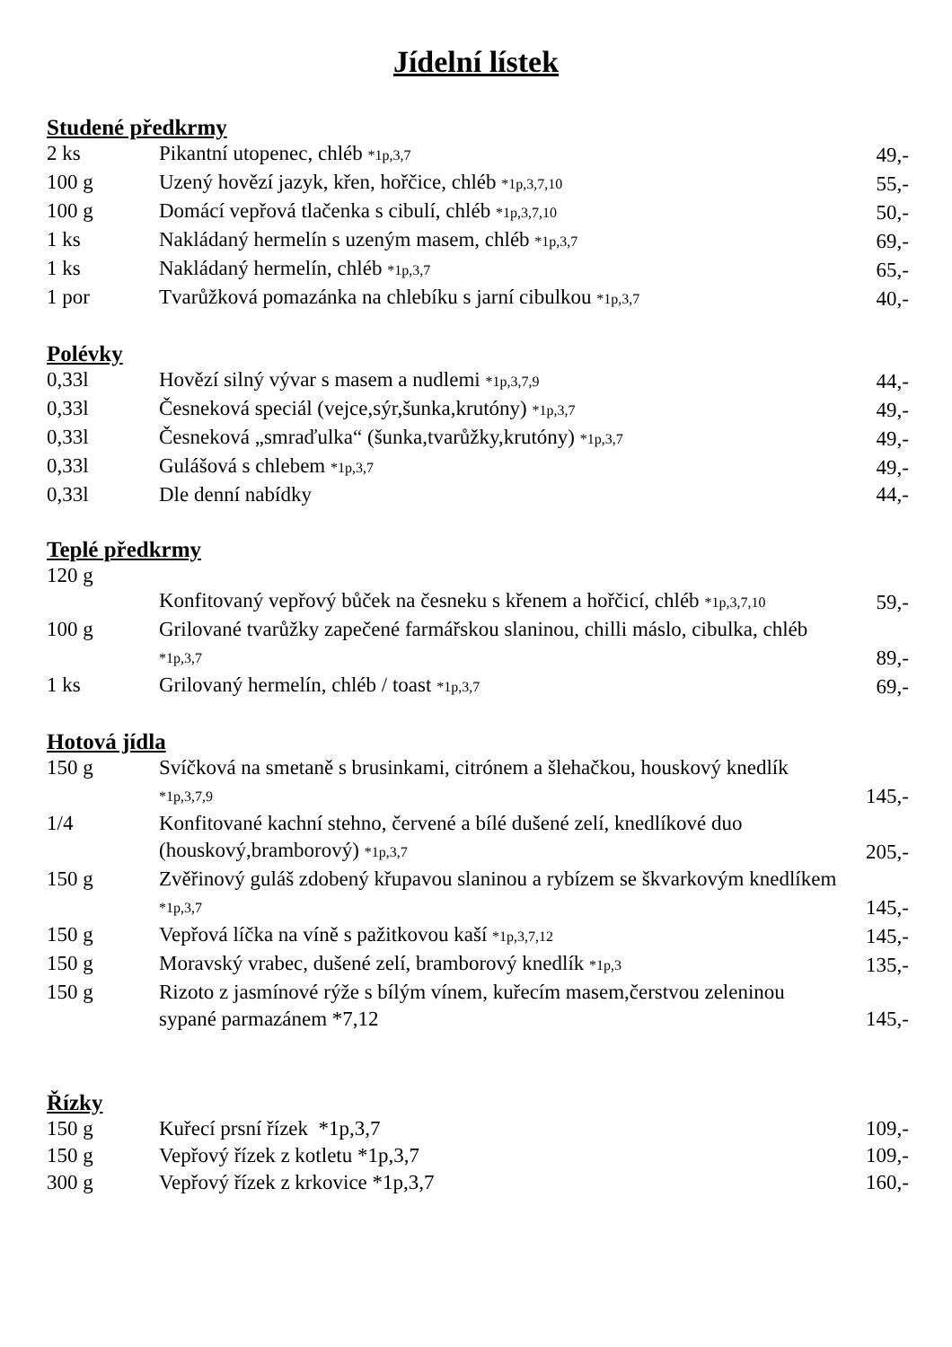Jídelní lístek
Studené předkrmy
| 2 ks | Pikantní utopenec, chléb *1p,3,7 | 49,- |
| 100 g | Uzený hovězí jazyk, křen, hořčice, chléb *1p,3,7,10 | 55,- |
| 100 g | Domácí vepřová tlačenka s cibulí, chléb *1p,3,7,10 | 50,- |
| 1 ks | Nakládaný hermelín s uzeným masem, chléb *1p,3,7 | 69,- |
| 1 ks | Nakládaný hermelín, chléb *1p,3,7 | 65,- |
| 1 por | Tvarůžková pomazánka na chlebíku s jarní cibulkou *1p,3,7 | 40,- |
Polévky
| 0,33l | Hovězí silný vývar s masem a nudlemi *1p,3,7,9 | 44,- |
| 0,33l | Česneková speciál (vejce,sýr,šunka,krutóny) *1p,3,7 | 49,- |
| 0,33l | Česneková „smraďulka“ (šunka,tvarůžky,krutóny) *1p,3,7 | 49,- |
| 0,33l | Gulášová s chlebem *1p,3,7 | 49,- |
| 0,33l | Dle denní nabídky | 44,- |
Teplé předkrmy
| 120 g | Konfitovaný vepřový bůček na česneku s křenem a hořčicí, chléb *1p,3,7,10 | 59,- |
| 100 g | Grilované tvarůžky zapečené farmářskou slaninou, chilli máslo, cibulka, chléb *1p,3,7 | 89,- |
| 1 ks | Grilovaný hermelín, chléb / toast *1p,3,7 | 69,- |
Hotová jídla
| 150 g | Svíčková na smetaně s brusinkami, citrónem a šlehačkou, houskový knedlík *1p,3,7,9 | 145,- |
| 1/4 | Konfitované kachní stehno, červené a bílé dušené zelí, knedlíkové duo (houskový,bramborový) *1p,3,7 | 205,- |
| 150 g | Zvěřinový guláš zdobený křupavou slaninou a rybízem se škvarkovým knedlíkem *1p,3,7 | 145,- |
| 150 g | Vepřová líčka na víně s pažitkovou kaší *1p,3,7,12 | 145,- |
| 150 g | Moravský vrabec, dušené zelí, bramborový knedlík *1p,3 | 135,- |
| 150 g | Rizoto z jasmínové rýže s bílým vínem, kuřecím masem,čerstvou zeleninou sypané parmazánem *7,12 | 145,- |
Řízky
| 150 g | Kuřecí prsní řízek *1p,3,7 | 109,- |
| 150 g | Vepřový řízek z kotletu *1p,3,7 | 109,- |
| 300 g | Vepřový řízek z krkovice *1p,3,7 | 160,- |